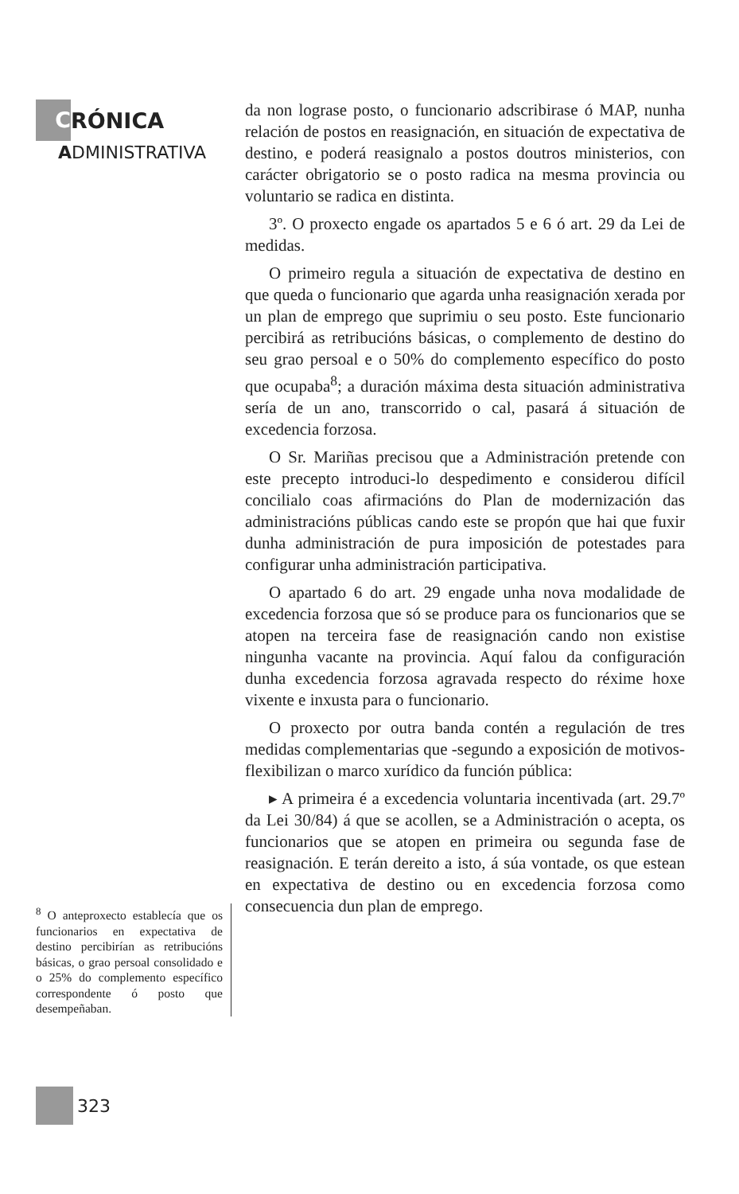C RÓNICA
ADMINISTRATIVA
<sup>8</sup> O anteproxecto establecía que os funcionarios en expectativa de destino percibirían as retribucións básicas, o grao persoal consolidado e o 25% do complemento específico correspondente ó posto que desempeñaban.
da non lograse posto, o funcionario adscribirase ó MAP, nunha relación de postos en reasignación, en situación de expectativa de destino, e poderá reasignalo a postos doutros ministerios, con carácter obrigatorio se o posto radica na mesma provincia ou voluntario se radica en distinta.
3º. O proxecto engade os apartados 5 e 6 ó art. 29 da Lei de medidas.
O primeiro regula a situación de expectativa de destino en que queda o funcionario que agarda unha reasignación xerada por un plan de emprego que suprimiu o seu posto. Este funcionario percibirá as retribucións básicas, o complemento de destino do seu grao persoal e o 50% do complemento específico do posto que ocupaba<sup>8</sup>; a duración máxima desta situación administrativa sería de un ano, transcorrido o cal, pasará á situación de excedencia forzosa.
O Sr. Mariñas precisou que a Administración pretende con este precepto introduci-lo despedimento e considerou difícil concilialo coas afirmacións do Plan de modernización das administracións públicas cando este se propón que hai que fuxir dunha administración de pura imposición de potestades para configurar unha administración participativa.
O apartado 6 do art. 29 engade unha nova modalidade de excedencia forzosa que só se produce para os funcionarios que se atopen na terceira fase de reasignación cando non existise ningunha vacante na provincia. Aquí falou da configuración dunha excedencia forzosa agravada respecto do réxime hoxe vixente e inxusta para o funcionario.
O proxecto por outra banda contén a regulación de tres medidas complementarias que -segundo a exposición de motivos- flexibilizan o marco xurídico da función pública:
▸ A primeira é a excedencia voluntaria incentivada (art. 29.7º da Lei 30/84) á que se acollen, se a Administración o acepta, os funcionarios que se atopen en primeira ou segunda fase de reasignación. E terán dereito a isto, á súa vontade, os que estean en expectativa de destino ou en excedencia forzosa como consecuencia dun plan de emprego.
323